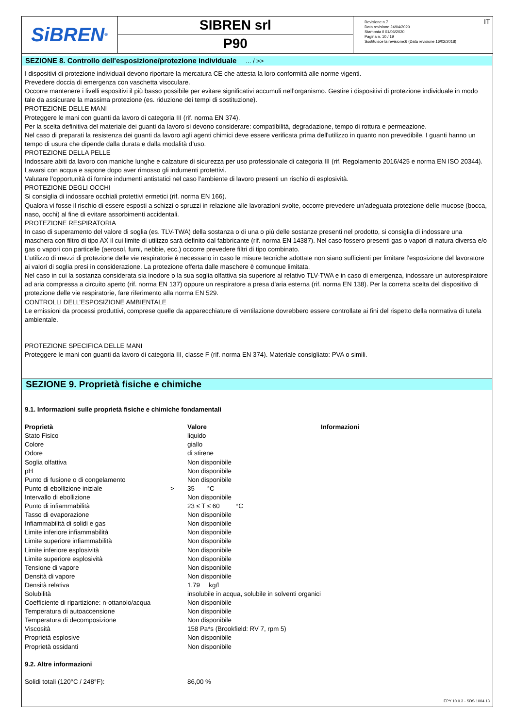SiBREN<sup>®</sup>
SIBREN srl
P90
Revisione n.7
Data revisione 24/04/2020
Stampata il 01/06/2020
Pagina n. 10 / 19
Sostituisce la revisione:6 (Data revisione 16/02/2018)
IT
SEZIONE 8. Controllo dell'esposizione/protezione individuale ... / >>
I dispositivi di protezione individuali devono riportare la mercatura CE che attesta la loro conformità alle norme vigenti.
Prevedere doccia di emergenza con vaschetta visoculare.
Occorre mantenere i livelli espositivi il più basso possibile per evitare significativi accumuli nell’organismo. Gestire i dispositivi di protezione individuale in modo tale da assicurare la massima protezione (es. riduzione dei tempi di sostituzione).
PROTEZIONE DELLE MANI
Proteggere le mani con guanti da lavoro di categoria III (rif. norma EN 374).
Per la scelta definitiva del materiale dei guanti da lavoro si devono considerare: compatibilità, degradazione, tempo di rottura e permeazione.
Nel caso di preparati la resistenza dei guanti da lavoro agli agenti chimici deve essere verificata prima dell'utilizzo in quanto non prevedibile. I guanti hanno un tempo di usura che dipende dalla durata e dalla modalità d’uso.
PROTEZIONE DELLA PELLE
Indossare abiti da lavoro con maniche lunghe e calzature di sicurezza per uso professionale di categoria III (rif. Regolamento 2016/425 e norma EN ISO 20344). Lavarsi con acqua e sapone dopo aver rimosso gli indumenti protettivi.
Valutare l’opportunità di fornire indumenti antistatici nel caso l’ambiente di lavoro presenti un rischio di esplosività.
PROTEZIONE DEGLI OCCHI
Si consiglia di indossare occhiali protettivi ermetici (rif. norma EN 166).
Qualora vi fosse il rischio di essere esposti a schizzi o spruzzi in relazione alle lavorazioni svolte, occorre prevedere un’adeguata protezione delle mucose (bocca, naso, occhi) al fine di evitare assorbimenti accidentali.
PROTEZIONE RESPIRATORIA
In caso di superamento del valore di soglia (es. TLV-TWA) della sostanza o di una o più delle sostanze presenti nel prodotto, si consiglia di indossare una maschera con filtro di tipo AX il cui limite di utilizzo sarà definito dal fabbricante (rif. norma EN 14387). Nel caso fossero presenti gas o vapori di natura diversa e/o gas o vapori con particelle (aerosol, fumi, nebbie, ecc.) occorre prevedere filtri di tipo combinato.
L’utilizzo di mezzi di protezione delle vie respiratorie è necessario in caso le misure tecniche adottate non siano sufficienti per limitare l’esposizione del lavoratore ai valori di soglia presi in considerazione. La protezione offerta dalle maschere è comunque limitata.
Nel caso in cui la sostanza considerata sia inodore o la sua soglia olfattiva sia superiore al relativo TLV-TWA e in caso di emergenza, indossare un autorespiratore ad aria compressa a circuito aperto (rif. norma EN 137) oppure un respiratore a presa d'aria esterna (rif. norma EN 138). Per la corretta scelta del dispositivo di protezione delle vie respiratorie, fare riferimento alla norma EN 529.
CONTROLLI DELL’ESPOSIZIONE AMBIENTALE
Le emissioni da processi produttivi, comprese quelle da apparecchiature di ventilazione dovrebbero essere controllate ai fini del rispetto della normativa di tutela ambientale.
PROTEZIONE SPECIFICA DELLE MANI
Proteggere le mani con guanti da lavoro di categoria III, classe F (rif. norma EN 374). Materiale consigliato: PVA o simili.
SEZIONE 9. Proprietà fisiche e chimiche
9.1. Informazioni sulle proprietà fisiche e chimiche fondamentali
| Proprietà | | Valore | Informazioni |
| --- | --- | --- | --- |
| Stato Fisico | | liquido | |
| Colore | | giallo | |
| Odore | | di stirene | |
| Soglia olfattiva | | Non disponibile | |
| pH | | Non disponibile | |
| Punto di fusione o di congelamento | | Non disponibile | |
| Punto di ebollizione iniziale | > | 35 °C | |
| Intervallo di ebollizione | | Non disponibile | |
| Punto di infiammabilità | | 23 ≤ T ≤ 60 °C | |
| Tasso di evaporazione | | Non disponibile | |
| Infiammabilità di solidi e gas | | Non disponibile | |
| Limite inferiore infiammabilità | | Non disponibile | |
| Limite superiore infiammabilità | | Non disponibile | |
| Limite inferiore esplosività | | Non disponibile | |
| Limite superiore esplosività | | Non disponibile | |
| Tensione di vapore | | Non disponibile | |
| Densità di vapore | | Non disponibile | |
| Densità relativa | | 1,79 kg/l | |
| Solubilità | | insolubile in acqua, solubile in solventi organici | |
| Coefficiente di ripartizione: n-ottanolo/acqua | | Non disponibile | |
| Temperatura di autoaccensione | | Non disponibile | |
| Temperatura di decomposizione | | Non disponibile | |
| Viscosità | | 158 Pa*s (Brookfield: RV 7, rpm 5) | |
| Proprietà esplosive | | Non disponibile | |
| Proprietà ossidanti | | Non disponibile | |
9.2. Altre informazioni
| Solidi totali (120°C / 248°F): | 86,00 % |
EPY 10.0.3 - SDS 1004.13